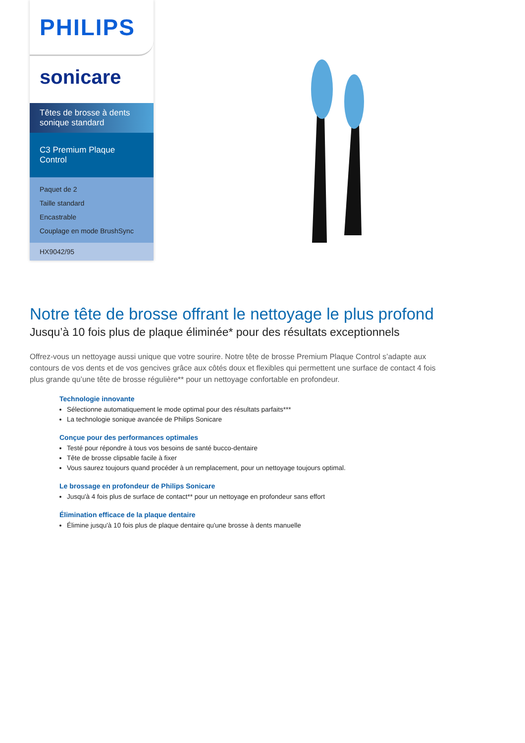PHILIPS
sonicare
Têtes de brosse à dents sonique standard
C3 Premium Plaque Control
Paquet de 2
Taille standard
Encastrable
Couplage en mode BrushSync
HX9042/95
Notre tête de brosse offrant le nettoyage le plus profond
Jusqu’à 10 fois plus de plaque éliminée* pour des résultats exceptionnels
Offrez-vous un nettoyage aussi unique que votre sourire. Notre tête de brosse Premium Plaque Control s’adapte aux contours de vos dents et de vos gencives grâce aux côtés doux et flexibles qui permettent une surface de contact 4 fois plus grande qu’une tête de brosse régulière** pour un nettoyage confortable en profondeur.
Technologie innovante
Sélectionne automatiquement le mode optimal pour des résultats parfaits***
La technologie sonique avancée de Philips Sonicare
Conçue pour des performances optimales
Testé pour répondre à tous vos besoins de santé bucco-dentaire
Tête de brosse clipsable facile à fixer
Vous saurez toujours quand procéder à un remplacement, pour un nettoyage toujours optimal.
Le brossage en profondeur de Philips Sonicare
Jusqu'à 4 fois plus de surface de contact** pour un nettoyage en profondeur sans effort
Élimination efficace de la plaque dentaire
Élimine jusqu'à 10 fois plus de plaque dentaire qu'une brosse à dents manuelle